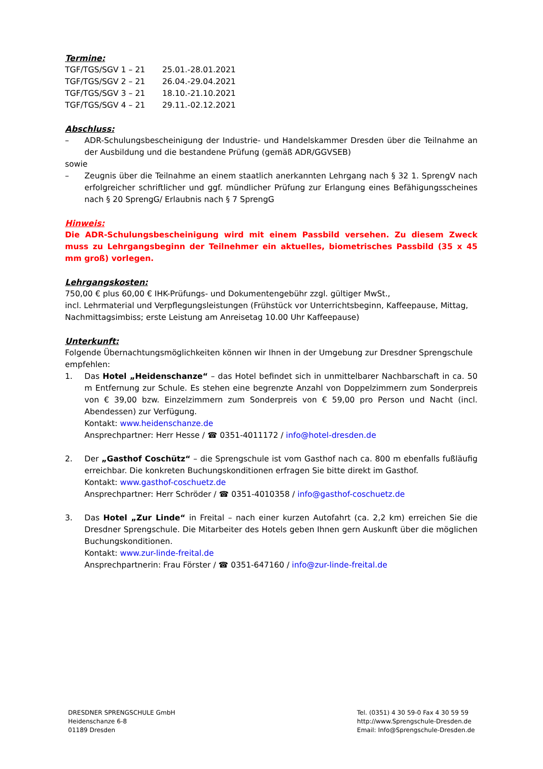Termine:
TGF/TGS/SGV 1 – 21 25.01.-28.01.2021
TGF/TGS/SGV 2 – 21 26.04.-29.04.2021
TGF/TGS/SGV 3 – 21 18.10.-21.10.2021
TGF/TGS/SGV 4 – 21 29.11.-02.12.2021
Abschluss:
– ADR-Schulungsbescheinigung der Industrie- und Handelskammer Dresden über die Teilnahme an der Ausbildung und die bestandene Prüfung (gemäß ADR/GGVSEB)
sowie
– Zeugnis über die Teilnahme an einem staatlich anerkannten Lehrgang nach § 32 1. SprengV nach erfolgreicher schriftlicher und ggf. mündlicher Prüfung zur Erlangung eines Befähigungsscheines nach § 20 SprengG/ Erlaubnis nach § 7 SprengG
Hinweis:
Die ADR-Schulungsbescheinigung wird mit einem Passbild versehen. Zu diesem Zweck muss zu Lehrgangsbeginn der Teilnehmer ein aktuelles, biometrisches Passbild (35 x 45 mm groß) vorlegen.
Lehrgangskosten:
750,00 € plus 60,00 € IHK-Prüfungs- und Dokumentengebühr zzgl. gültiger MwSt.,
incl. Lehrmaterial und Verpflegungsleistungen (Frühstück vor Unterrichtsbeginn, Kaffeepause, Mittag, Nachmittagsimbiss; erste Leistung am Anreisetag 10.00 Uhr Kaffeepause)
Unterkunft:
Folgende Übernachtungsmöglichkeiten können wir Ihnen in der Umgebung zur Dresdner Sprengschule empfehlen:
1. Das Hotel „Heidenschanze“ – das Hotel befindet sich in unmittelbarer Nachbarschaft in ca. 50 m Entfernung zur Schule. Es stehen eine begrenzte Anzahl von Doppelzimmern zum Sonderpreis von € 39,00 bzw. Einzelzimmern zum Sonderpreis von € 59,00 pro Person und Nacht (incl. Abendessen) zur Verfügung.
Kontakt: www.heidenschanze.de
Ansprechpartner: Herr Hesse / ☎ 0351-4011172 / info@hotel-dresden.de
2. Der „Gasthof Coschütz“ – die Sprengschule ist vom Gasthof nach ca. 800 m ebenfalls fußläufig erreichbar. Die konkreten Buchungskonditionen erfragen Sie bitte direkt im Gasthof.
Kontakt: www.gasthof-coschuetz.de
Ansprechpartner: Herr Schröder / ☎ 0351-4010358 / info@gasthof-coschuetz.de
3. Das Hotel „Zur Linde“ in Freital – nach einer kurzen Autofahrt (ca. 2,2 km) erreichen Sie die Dresdner Sprengschule. Die Mitarbeiter des Hotels geben Ihnen gern Auskunft über die möglichen Buchungskonditionen.
Kontakt: www.zur-linde-freital.de
Ansprechpartnerin: Frau Förster / ☎ 0351-647160 / info@zur-linde-freital.de
DRESDNER SPRENGSCHULE GmbH
Heidenschanze 6-8
01189 Dresden
Tel. (0351) 4 30 59-0 Fax 4 30 59 59
http://www.Sprengschule-Dresden.de
Email: Info@Sprengschule-Dresden.de